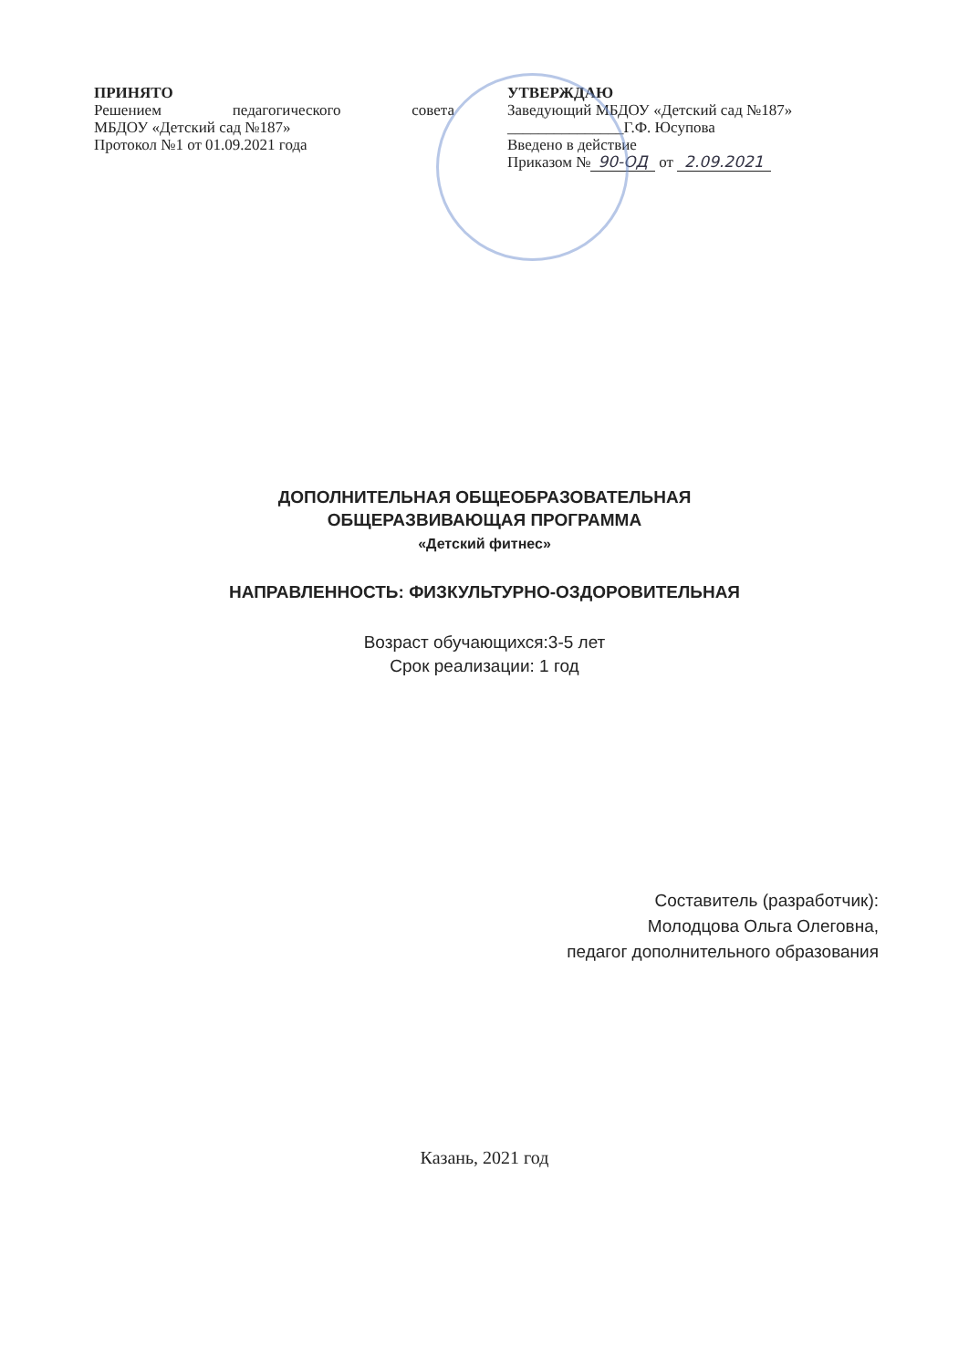ПРИНЯТО
Решением педагогического совета
МБДОУ «Детский сад №187»
Протокол №1 от 01.09.2021 года
УТВЕРЖДАЮ
Заведующий МБДОУ «Детский сад №187»
_______________Г.Ф. Юсупова
Введено в действие
Приказом № 90-ОД от 2.09.2021
ДОПОЛНИТЕЛЬНАЯ ОБЩЕОБРАЗОВАТЕЛЬНАЯ
ОБЩЕРАЗВИВАЮЩАЯ ПРОГРАММА
«Детский фитнес»
НАПРАВЛЕННОСТЬ: ФИЗКУЛЬТУРНО-ОЗДОРОВИТЕЛЬНАЯ
Возраст обучающихся:3-5 лет
Срок реализации: 1 год
Составитель (разработчик):
Молодцова Ольга Олеговна,
педагог дополнительного образования
Казань, 2021 год